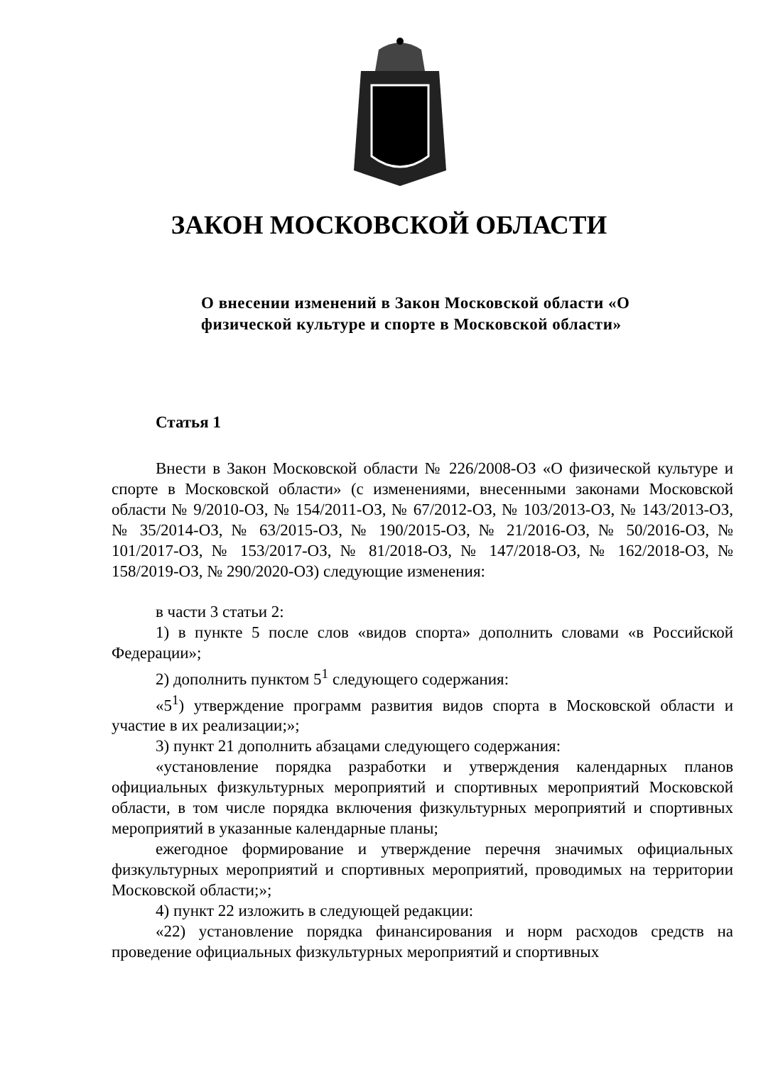ЗАКОН МОСКОВСКОЙ ОБЛАСТИ
О внесении изменений в Закон Московской области «О физической культуре и спорте в Московской области»
Статья 1
Внести в Закон Московской области № 226/2008-ОЗ «О физической культуре и спорте в Московской области» (с изменениями, внесенными законами Московской области № 9/2010-ОЗ, № 154/2011-ОЗ, № 67/2012-ОЗ, № 103/2013-ОЗ, № 143/2013-ОЗ, № 35/2014-ОЗ, № 63/2015-ОЗ, № 190/2015-ОЗ, № 21/2016-ОЗ, № 50/2016-ОЗ, № 101/2017-ОЗ, № 153/2017-ОЗ, № 81/2018-ОЗ, № 147/2018-ОЗ, № 162/2018-ОЗ, № 158/2019-ОЗ, № 290/2020-ОЗ) следующие изменения:
в части 3 статьи 2:
1) в пункте 5 после слов «видов спорта» дополнить словами «в Российской Федерации»;
2) дополнить пунктом 5<sup>1</sup> следующего содержания:
«5<sup>1</sup>) утверждение программ развития видов спорта в Московской области и участие в их реализации;»;
3) пункт 21 дополнить абзацами следующего содержания:
«установление порядка разработки и утверждения календарных планов официальных физкультурных мероприятий и спортивных мероприятий Московской области, в том числе порядка включения физкультурных мероприятий и спортивных мероприятий в указанные календарные планы;
ежегодное формирование и утверждение перечня значимых официальных физкультурных мероприятий и спортивных мероприятий, проводимых на территории Московской области;»;
4) пункт 22 изложить в следующей редакции:
«22) установление порядка финансирования и норм расходов средств на проведение официальных физкультурных мероприятий и спортивных